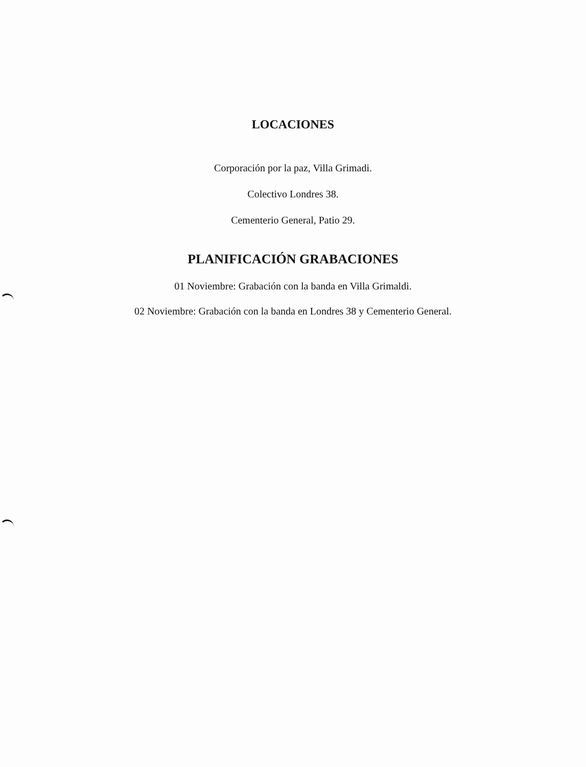LOCACIONES
Corporación por la paz, Villa Grimadi.
Colectivo Londres 38.
Cementerio General, Patio 29.
PLANIFICACIÓN GRABACIONES
01 Noviembre: Grabación con la banda en Villa Grimaldi.
02 Noviembre: Grabación con la banda en Londres 38 y Cementerio General.